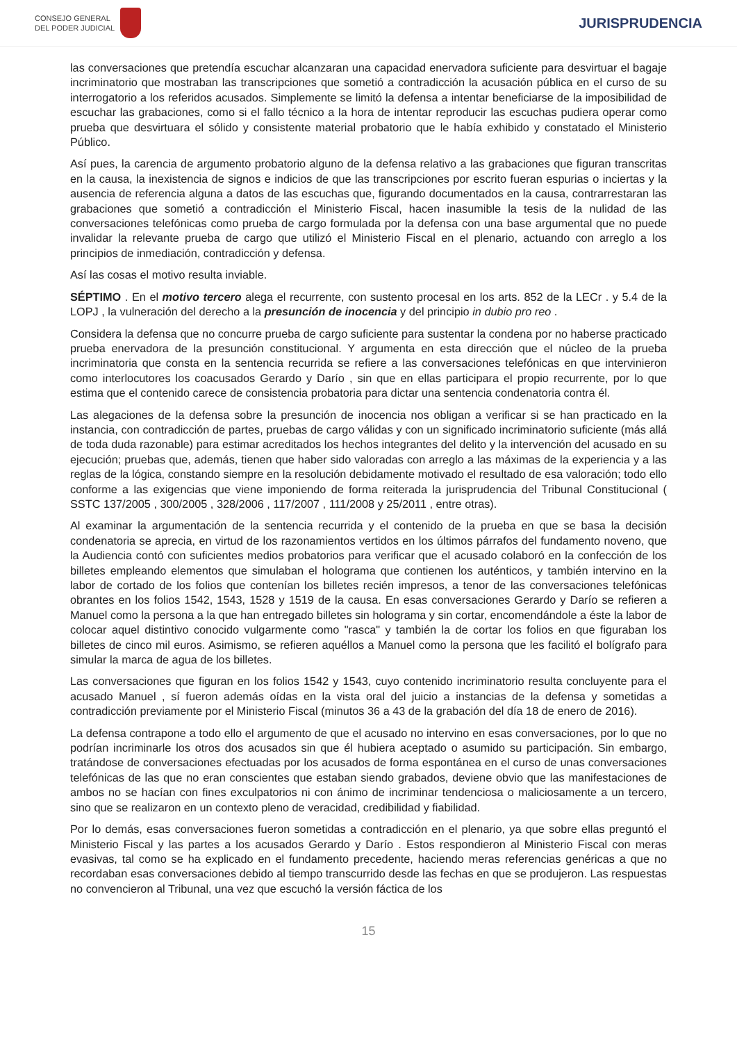CONSEJO GENERAL
DEL PODER JUDICIAL
JURISPRUDENCIA
las conversaciones que pretendía escuchar alcanzaran una capacidad enervadora suficiente para desvirtuar el bagaje incriminatorio que mostraban las transcripciones que sometió a contradicción la acusación pública en el curso de su interrogatorio a los referidos acusados. Simplemente se limitó la defensa a intentar beneficiarse de la imposibilidad de escuchar las grabaciones, como si el fallo técnico a la hora de intentar reproducir las escuchas pudiera operar como prueba que desvirtuara el sólido y consistente material probatorio que le había exhibido y constatado el Ministerio Público.
Así pues, la carencia de argumento probatorio alguno de la defensa relativo a las grabaciones que figuran transcritas en la causa, la inexistencia de signos e indicios de que las transcripciones por escrito fueran espurias o inciertas y la ausencia de referencia alguna a datos de las escuchas que, figurando documentados en la causa, contrarrestaran las grabaciones que sometió a contradicción el Ministerio Fiscal, hacen inasumible la tesis de la nulidad de las conversaciones telefónicas como prueba de cargo formulada por la defensa con una base argumental que no puede invalidar la relevante prueba de cargo que utilizó el Ministerio Fiscal en el plenario, actuando con arreglo a los principios de inmediación, contradicción y defensa.
Así las cosas el motivo resulta inviable.
SÉPTIMO . En el motivo tercero alega el recurrente, con sustento procesal en los arts. 852 de la LECr . y 5.4 de la LOPJ , la vulneración del derecho a la presunción de inocencia y del principio in dubio pro reo .
Considera la defensa que no concurre prueba de cargo suficiente para sustentar la condena por no haberse practicado prueba enervadora de la presunción constitucional. Y argumenta en esta dirección que el núcleo de la prueba incriminatoria que consta en la sentencia recurrida se refiere a las conversaciones telefónicas en que intervinieron como interlocutores los coacusados Gerardo y Darío , sin que en ellas participara el propio recurrente, por lo que estima que el contenido carece de consistencia probatoria para dictar una sentencia condenatoria contra él.
Las alegaciones de la defensa sobre la presunción de inocencia nos obligan a verificar si se han practicado en la instancia, con contradicción de partes, pruebas de cargo válidas y con un significado incriminatorio suficiente (más allá de toda duda razonable) para estimar acreditados los hechos integrantes del delito y la intervención del acusado en su ejecución; pruebas que, además, tienen que haber sido valoradas con arreglo a las máximas de la experiencia y a las reglas de la lógica, constando siempre en la resolución debidamente motivado el resultado de esa valoración; todo ello conforme a las exigencias que viene imponiendo de forma reiterada la jurisprudencia del Tribunal Constitucional ( SSTC 137/2005 , 300/2005 , 328/2006 , 117/2007 , 111/2008 y 25/2011 , entre otras).
Al examinar la argumentación de la sentencia recurrida y el contenido de la prueba en que se basa la decisión condenatoria se aprecia, en virtud de los razonamientos vertidos en los últimos párrafos del fundamento noveno, que la Audiencia contó con suficientes medios probatorios para verificar que el acusado colaboró en la confección de los billetes empleando elementos que simulaban el holograma que contienen los auténticos, y también intervino en la labor de cortado de los folios que contenían los billetes recién impresos, a tenor de las conversaciones telefónicas obrantes en los folios 1542, 1543, 1528 y 1519 de la causa. En esas conversaciones Gerardo y Darío se refieren a Manuel como la persona a la que han entregado billetes sin holograma y sin cortar, encomendándole a éste la labor de colocar aquel distintivo conocido vulgarmente como "rasca" y también la de cortar los folios en que figuraban los billetes de cinco mil euros. Asimismo, se refieren aquéllos a Manuel como la persona que les facilitó el bolígrafo para simular la marca de agua de los billetes.
Las conversaciones que figuran en los folios 1542 y 1543, cuyo contenido incriminatorio resulta concluyente para el acusado Manuel , sí fueron además oídas en la vista oral del juicio a instancias de la defensa y sometidas a contradicción previamente por el Ministerio Fiscal (minutos 36 a 43 de la grabación del día 18 de enero de 2016).
La defensa contrapone a todo ello el argumento de que el acusado no intervino en esas conversaciones, por lo que no podrían incriminarle los otros dos acusados sin que él hubiera aceptado o asumido su participación. Sin embargo, tratándose de conversaciones efectuadas por los acusados de forma espontánea en el curso de unas conversaciones telefónicas de las que no eran conscientes que estaban siendo grabados, deviene obvio que las manifestaciones de ambos no se hacían con fines exculpatorios ni con ánimo de incriminar tendenciosa o maliciosamente a un tercero, sino que se realizaron en un contexto pleno de veracidad, credibilidad y fiabilidad.
Por lo demás, esas conversaciones fueron sometidas a contradicción en el plenario, ya que sobre ellas preguntó el Ministerio Fiscal y las partes a los acusados Gerardo y Darío . Estos respondieron al Ministerio Fiscal con meras evasivas, tal como se ha explicado en el fundamento precedente, haciendo meras referencias genéricas a que no recordaban esas conversaciones debido al tiempo transcurrido desde las fechas en que se produjeron. Las respuestas no convencieron al Tribunal, una vez que escuchó la versión fáctica de los
15